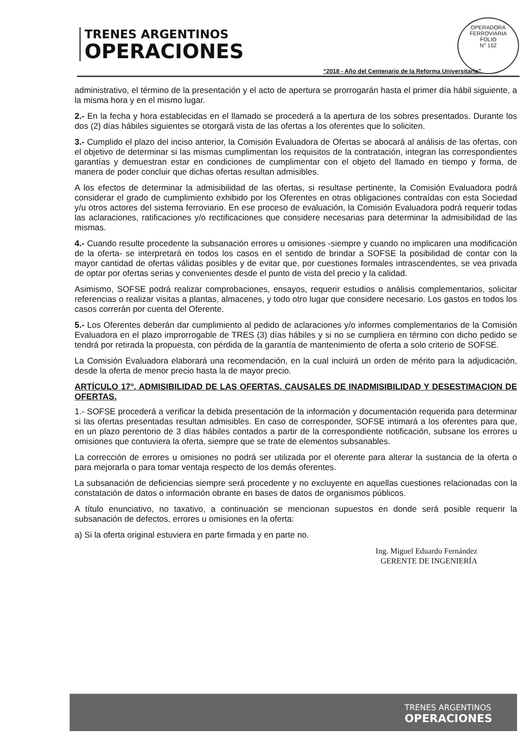TRENES ARGENTINOS
OPERACIONES
OPERADORA FERROVIARIA
FOLIO
N° 152
“2018 - Año del Centenario de la Reforma Universitaria”
administrativo, el término de la presentación y el acto de apertura se prorrogarán hasta el primer día hábil siguiente, a la misma hora y en el mismo lugar.
2.- En la fecha y hora establecidas en el llamado se procederá a la apertura de los sobres presentados. Durante los dos (2) días hábiles siguientes se otorgará vista de las ofertas a los oferentes que lo soliciten.
3.- Cumplido el plazo del inciso anterior, la Comisión Evaluadora de Ofertas se abocará al análisis de las ofertas, con el objetivo de determinar si las mismas cumplimentan los requisitos de la contratación, integran las correspondientes garantías y demuestran estar en condiciones de cumplimentar con el objeto del llamado en tiempo y forma, de manera de poder concluir que dichas ofertas resultan admisibles.
A los efectos de determinar la admisibilidad de las ofertas, si resultase pertinente, la Comisión Evaluadora podrá considerar el grado de cumplimiento exhibido por los Oferentes en otras obligaciones contraídas con esta Sociedad y/u otros actores del sistema ferroviario. En ese proceso de evaluación, la Comisión Evaluadora podrá requerir todas las aclaraciones, ratificaciones y/o rectificaciones que considere necesarias para determinar la admisibilidad de las mismas.
4.- Cuando resulte procedente la subsanación errores u omisiones -siempre y cuando no implicaren una modificación de la oferta- se interpretará en todos los casos en el sentido de brindar a SOFSE la posibilidad de contar con la mayor cantidad de ofertas válidas posibles y de evitar que, por cuestiones formales intrascendentes, se vea privada de optar por ofertas serias y convenientes desde el punto de vista del precio y la calidad.
Asimismo, SOFSE podrá realizar comprobaciones, ensayos, requerir estudios o análisis complementarios, solicitar referencias o realizar visitas a plantas, almacenes, y todo otro lugar que considere necesario. Los gastos en todos los casos correrán por cuenta del Oferente.
5.- Los Oferentes deberán dar cumplimiento al pedido de aclaraciones y/o informes complementarios de la Comisión Evaluadora en el plazo improrrogable de TRES (3) días hábiles y si no se cumpliera en término con dicho pedido se tendrá por retirada la propuesta, con pérdida de la garantía de mantenimiento de oferta a solo criterio de SOFSE.
La Comisión Evaluadora elaborará una recomendación, en la cual incluirá un orden de mérito para la adjudicación, desde la oferta de menor precio hasta la de mayor precio.
ARTÍCULO 17°. ADMISIBILIDAD DE LAS OFERTAS. CAUSALES DE INADMISIBILIDAD Y DESESTIMACION DE OFERTAS.
1.- SOFSE procederá a verificar la debida presentación de la información y documentación requerida para determinar si las ofertas presentadas resultan admisibles. En caso de corresponder, SOFSE intimará a los oferentes para que, en un plazo perentorio de 3 días hábiles contados a partir de la correspondiente notificación, subsane los errores u omisiones que contuviera la oferta, siempre que se trate de elementos subsanables.
La corrección de errores u omisiones no podrá ser utilizada por el oferente para alterar la sustancia de la oferta o para mejorarla o para tomar ventaja respecto de los demás oferentes.
La subsanación de deficiencias siempre será procedente y no excluyente en aquellas cuestiones relacionadas con la constatación de datos o información obrante en bases de datos de organismos públicos.
A título enunciativo, no taxativo, a continuación se mencionan supuestos en donde será posible requerir la subsanación de defectos, errores u omisiones en la oferta:
a) Si la oferta original estuviera en parte firmada y en parte no.
Ing. Miguel Eduardo Fernández
GERENTE DE INGENIERÍA
TRENES ARGENTINOS
OPERACIONES